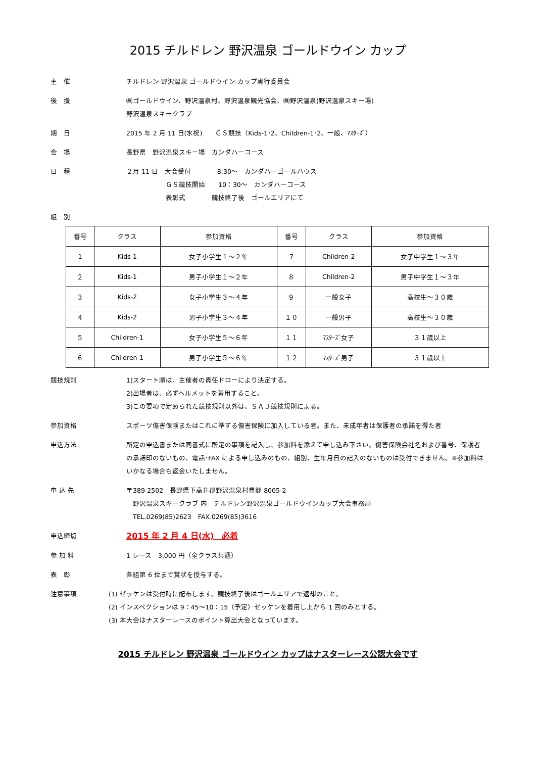2015 チルドレン 野沢温泉 ゴールドウイン カップ
主　催 チルドレン 野沢温泉 ゴールドウイン カップ実行委員会
後　援 ㈱ゴールドウイン、野沢温泉村、野沢温泉観光協会、㈱野沢温泉(野沢温泉スキー場)
野沢温泉スキークラブ
期　日 2015 年 2 月 11 日(水祝)　　ＧＳ競技（Kids-1･2、Children-1･2、一般、ﾏｽﾀｰｽﾞ）
会　場 長野県　野沢温泉スキー場　カンダハーコース
日　程 ２月 11 日　大会受付　　　　8:30～　カンダハーゴールハウス
　　　　　　ＧＳ競技開始　　10：30～　カンダハーコース
　　　　　　表彰式　　　　競技終了後　ゴールエリアにて
組　別
| 番号 | クラス | 参加資格 | 番号 | クラス | 参加資格 |
| --- | --- | --- | --- | --- | --- |
| 1 | Kids-1 | 女子小学生１～２年 | 7 | Children-2 | 女子中学生１～３年 |
| ２ | Kids-1 | 男子小学生１～２年 | ８ | Children-2 | 男子中学生１～３年 |
| ３ | Kids-2 | 女子小学生３～４年 | ９ | 一般女子 | 高校生～３０歳 |
| ４ | Kids-2 | 男子小学生３～４年 | １０ | 一般男子 | 高校生～３０歳 |
| ５ | Children-1 | 女子小学生５～６年 | １１ | ﾏｽﾀｰｽﾞ女子 | ３１歳以上 |
| ６ | Children-1 | 男子小学生５～６年 | １２ | ﾏｽﾀｰｽﾞ男子 | ３１歳以上 |
競技規則 1)スタート順は、主催者の責任ドローにより決定する。
2)出場者は、必ずヘルメットを着用すること。
3)この要項で定められた競技規則以外は、ＳＡＪ競技規則による。
参加資格 スポーツ傷害保険またはこれに準ずる傷害保険に加入している者。また、未成年者は保護者の承諾を得た者
申込方法 所定の申込書または同書式に所定の事項を記入し、参加料を添えて申し込み下さい。傷害保険会社名および番号、保護者の承諾印のないもの、電話･FAX による申し込みのもの、組別、生年月日の記入のないものは受付できません。※参加料はいかなる場合も返金いたしません。
申 込 先 〒389-2502　長野県下高井郡野沢温泉村豊郷 8005-2
　野沢温泉スキークラブ 内　チルドレン野沢温泉ゴールドウインカップ大会事務局
　TEL.0269(85)2623　FAX.0269(85)3616
申込締切
2015 年 2 月 4 日(水)　必着
参 加 料 1 レース　3,000 円（全クラス共通）
表　彰 各組第 6 位まで賞状を授与する。
注意事項 (1) ゼッケンは受付時に配布します。競技終了後はゴールエリアで返却のこと。
(2) インスペクションは 9：45～10：15（予定）ゼッケンを着用し上から 1 回のみとする。
(3) 本大会はナスターレースのポイント算出大会となっています。
2015 チルドレン 野沢温泉 ゴールドウイン カップはナスターレース公認大会です